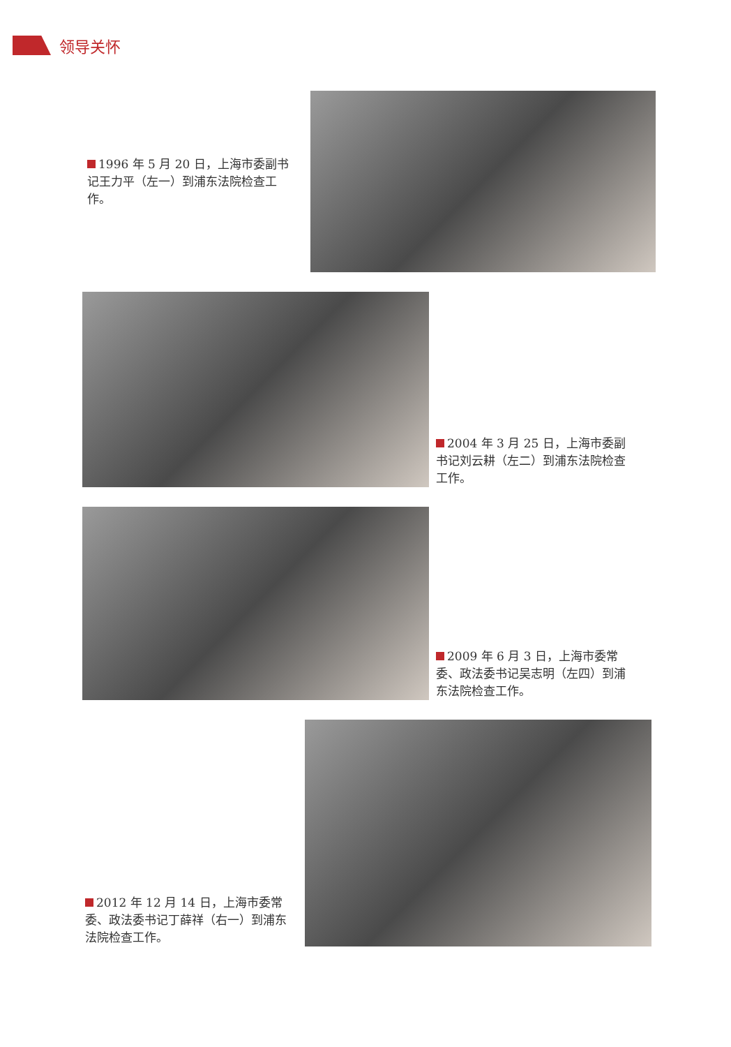领导关怀
1996 年 5 月 20 日，上海市委副书记王力平（左一）到浦东法院检查工作。
2004 年 3 月 25 日，上海市委副书记刘云耕（左二）到浦东法院检查工作。
2009 年 6 月 3 日，上海市委常委、政法委书记吴志明（左四）到浦东法院检查工作。
2012 年 12 月 14 日，上海市委常委、政法委书记丁薛祥（右一）到浦东法院检查工作。